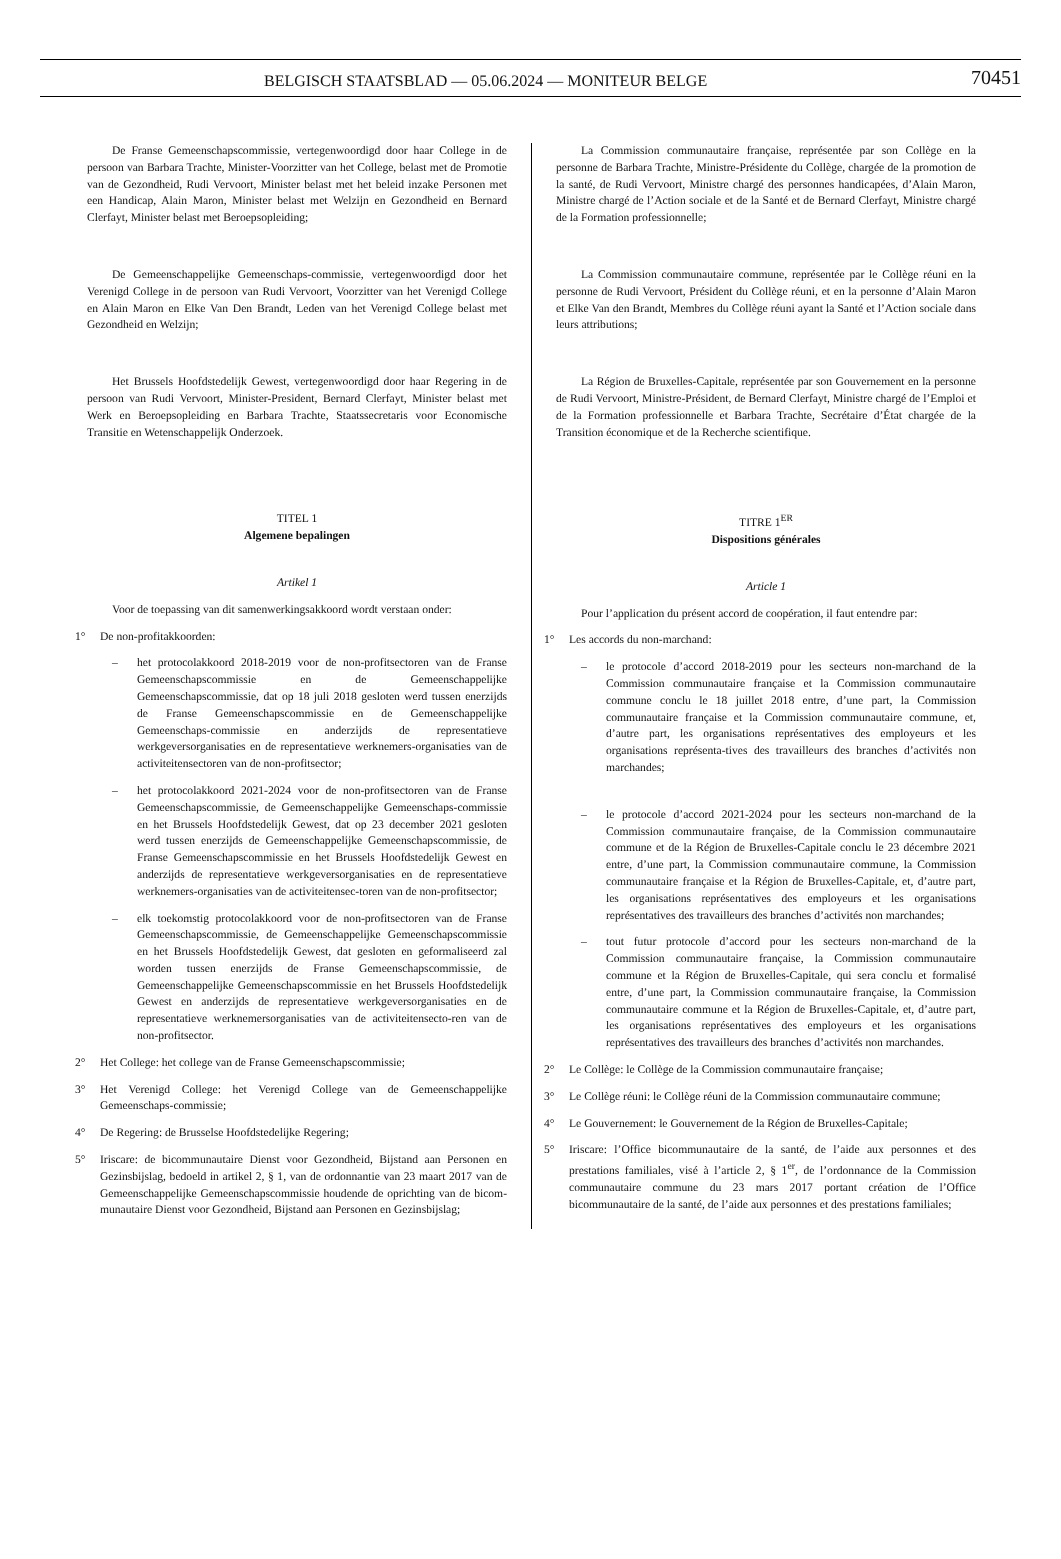BELGISCH STAATSBLAD — 05.06.2024 — MONITEUR BELGE 70451
De Franse Gemeenschapscommissie, vertegenwoordigd door haar College in de persoon van Barbara Trachte, Minister-Voorzitter van het College, belast met de Promotie van de Gezondheid, Rudi Vervoort, Minister belast met het beleid inzake Personen met een Handicap, Alain Maron, Minister belast met Welzijn en Gezondheid en Bernard Clerfayt, Minister belast met Beroepsopleiding;
De Gemeenschappelijke Gemeenschaps-commissie, vertegenwoordigd door het Verenigd College in de persoon van Rudi Vervoort, Voorzitter van het Verenigd College en Alain Maron en Elke Van Den Brandt, Leden van het Verenigd College belast met Gezondheid en Welzijn;
Het Brussels Hoofdstedelijk Gewest, vertegenwoordigd door haar Regering in de persoon van Rudi Vervoort, Minister-President, Bernard Clerfayt, Minister belast met Werk en Beroepsopleiding en Barbara Trachte, Staatssecretaris voor Economische Transitie en Wetenschappelijk Onderzoek.
TITEL 1
Algemene bepalingen
Artikel 1
Voor de toepassing van dit samenwerkingsakkoord wordt verstaan onder:
1° De non-profitakkoorden:
– het protocolakkoord 2018-2019 voor de non-profitsectoren van de Franse Gemeenschapscommissie en de Gemeenschappelijke Gemeenschapscommissie, dat op 18 juli 2018 gesloten werd tussen enerzijds de Franse Gemeenschapscommissie en de Gemeenschappelijke Gemeenschaps-commissie en anderzijds de representatieve werkgeversorganisaties en de representatieve werknemers-organisaties van de activiteitensectoren van de non-profitsector;
– het protocolakkoord 2021-2024 voor de non-profitsectoren van de Franse Gemeenschapscommissie, de Gemeenschappelijke Gemeenschaps-commissie en het Brussels Hoofdstedelijk Gewest, dat op 23 december 2021 gesloten werd tussen enerzijds de Gemeenschappelijke Gemeenschapscommissie, de Franse Gemeenschapscommissie en het Brussels Hoofdstedelijk Gewest en anderzijds de representatieve werkgeversorganisaties en de representatieve werknemers-organisaties van de activiteitensec-toren van de non-profitsector;
– elk toekomstig protocolakkoord voor de non-profitsectoren van de Franse Gemeenschapscommissie, de Gemeenschappelijke Gemeenschapscommissie en het Brussels Hoofdstedelijk Gewest, dat gesloten en geformaliseerd zal worden tussen enerzijds de Franse Gemeenschapscommissie, de Gemeenschappelijke Gemeenschapscommissie en het Brussels Hoofdstedelijk Gewest en anderzijds de representatieve werkgeversorganisaties en de representatieve werknemersorganisaties van de activiteitensecto-ren van de non-profitsector.
2° Het College: het college van de Franse Gemeenschapscommissie;
3° Het Verenigd College: het Verenigd College van de Gemeenschappelijke Gemeenschaps-commissie;
4° De Regering: de Brusselse Hoofdstedelijke Regering;
5° Iriscare: de bicommunautaire Dienst voor Gezondheid, Bijstand aan Personen en Gezinsbijslag, bedoeld in artikel 2, § 1, van de ordonnantie van 23 maart 2017 van de Gemeenschappelijke Gemeenschapscommissie houdende de oprichting van de bicom-munautaire Dienst voor Gezondheid, Bijstand aan Personen en Gezinsbijslag;
La Commission communautaire française, représentée par son Collège en la personne de Barbara Trachte, Ministre-Présidente du Collège, chargée de la promotion de la santé, de Rudi Vervoort, Ministre chargé des personnes handicapées, d’Alain Maron, Ministre chargé de l’Action sociale et de la Santé et de Bernard Clerfayt, Ministre chargé de la Formation professionnelle;
La Commission communautaire commune, représentée par le Collège réuni en la personne de Rudi Vervoort, Président du Collège réuni, et en la personne d’Alain Maron et Elke Van den Brandt, Membres du Collège réuni ayant la Santé et l’Action sociale dans leurs attributions;
La Région de Bruxelles-Capitale, représentée par son Gouvernement en la personne de Rudi Vervoort, Ministre-Président, de Bernard Clerfayt, Ministre chargé de l’Emploi et de la Formation professionnelle et Barbara Trachte, Secrétaire d’État chargée de la Transition économique et de la Recherche scientifique.
TITRE 1<sup>ER</sup>
Dispositions générales
Article 1
Pour l’application du présent accord de coopération, il faut entendre par:
1° Les accords du non-marchand:
– le protocole d’accord 2018-2019 pour les secteurs non-marchand de la Commission communautaire française et la Commission communautaire commune conclu le 18 juillet 2018 entre, d’une part, la Commission communautaire française et la Commission communautaire commune, et, d’autre part, les organisations représentatives des employeurs et les organisations représenta-tives des travailleurs des branches d’activités non marchandes;
– le protocole d’accord 2021-2024 pour les secteurs non-marchand de la Commission communautaire française, de la Commission communautaire commune et de la Région de Bruxelles-Capitale conclu le 23 décembre 2021 entre, d’une part, la Commission communautaire commune, la Commission communautaire française et la Région de Bruxelles-Capitale, et, d’autre part, les organisations représentatives des employeurs et les organisations représentatives des travailleurs des branches d’activités non marchandes;
– tout futur protocole d’accord pour les secteurs non-marchand de la Commission communautaire française, la Commission communautaire commune et la Région de Bruxelles-Capitale, qui sera conclu et formalisé entre, d’une part, la Commission communautaire française, la Commission communautaire commune et la Région de Bruxelles-Capitale, et, d’autre part, les organisations représentatives des employeurs et les organisations représentatives des travailleurs des branches d’activités non marchandes.
2° Le Collège: le Collège de la Commission communautaire française;
3° Le Collège réuni: le Collège réuni de la Commission communautaire commune;
4° Le Gouvernement: le Gouvernement de la Région de Bruxelles-Capitale;
5° Iriscare: l’Office bicommunautaire de la santé, de l’aide aux personnes et des prestations familiales, visé à l’article 2, § 1<sup>er</sup>, de l’ordonnance de la Commission communautaire commune du 23 mars 2017 portant création de l’Office bicommunautaire de la santé, de l’aide aux personnes et des prestations familiales;